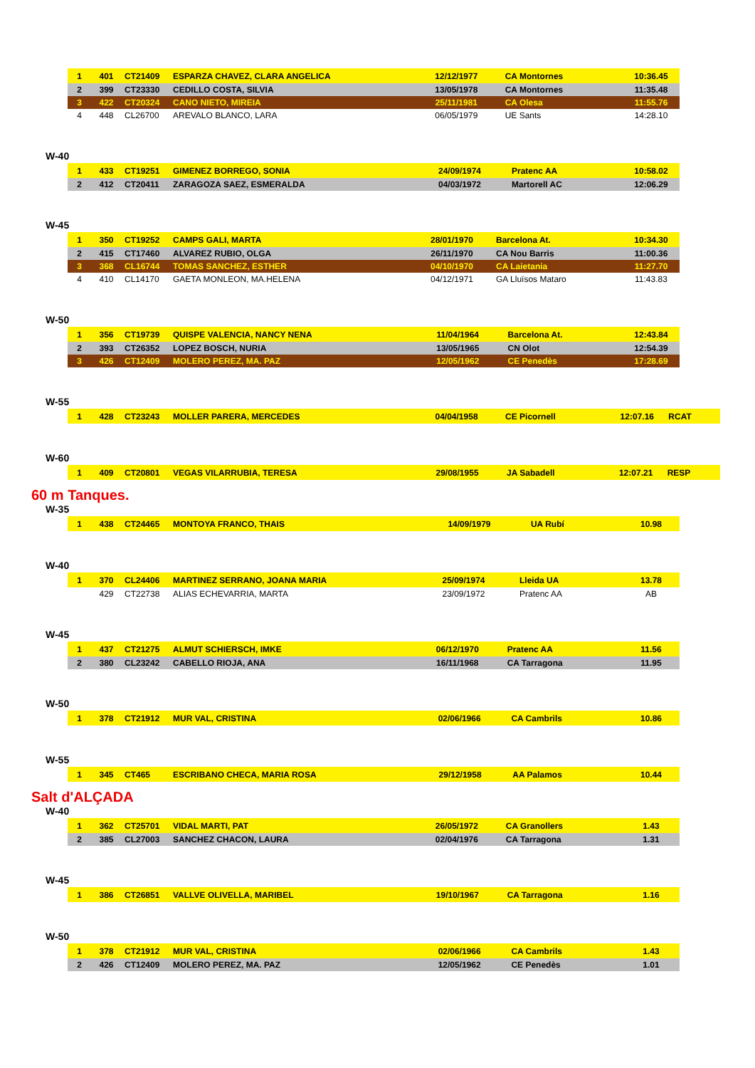| 1 | 401 | CT21409 | ESPARZA CHAVEZ, CLARA ANGELICA | 12/12/1977 | CA Montornes | 10:36.45 |
| 2 | 399 | CT23330 | CEDILLO COSTA, SILVIA | 13/05/1978 | CA Montornes | 11:35.48 |
| 3 | 422 | CT20324 | CANO NIETO, MIREIA | 25/11/1981 | CA Olesa | 11:55.76 |
| 4 | 448 | CL26700 | AREVALO BLANCO, LARA | 06/05/1979 | UE Sants | 14:28.10 |
W-40
| 1 | 433 | CT19251 | GIMENEZ BORREGO, SONIA | 24/09/1974 | Pratenc AA | 10:58.02 |
| 2 | 412 | CT20411 | ZARAGOZA SAEZ, ESMERALDA | 04/03/1972 | Martorell AC | 12:06.29 |
W-45
| 1 | 350 | CT19252 | CAMPS GALI, MARTA | 28/01/1970 | Barcelona At. | 10:34.30 |
| 2 | 415 | CT17460 | ALVAREZ RUBIO, OLGA | 26/11/1970 | CA Nou Barris | 11:00.36 |
| 3 | 368 | CL16744 | TOMAS SANCHEZ, ESTHER | 04/10/1970 | CA Laietania | 11:27.70 |
| 4 | 410 | CL14170 | GAETA MONLEON, MA.HELENA | 04/12/1971 | GA Lluïsos Mataro | 11:43.83 |
W-50
| 1 | 356 | CT19739 | QUISPE VALENCIA, NANCY NENA | 11/04/1964 | Barcelona At. | 12:43.84 |
| 2 | 393 | CT26352 | LOPEZ BOSCH, NURIA | 13/05/1965 | CN Olot | 12:54.39 |
| 3 | 426 | CT12409 | MOLERO PEREZ, MA. PAZ | 12/05/1962 | CE Penedès | 17:28.69 |
W-55
| 1 | 428 | CT23243 | MOLLER PARERA, MERCEDES | 04/04/1958 | CE Picornell | 12:07.16 | RCAT |
W-60
| 1 | 409 | CT20801 | VEGAS VILARRUBIA, TERESA | 29/08/1955 | JA Sabadell | 12:07.21 | RESP |
60 m Tanques.
W-35
| 1 | 438 | CT24465 | MONTOYA FRANCO, THAIS | 14/09/1979 | UA Rubí | 10.98 |
W-40
| 1 | 370 | CL24406 | MARTINEZ SERRANO, JOANA MARIA | 25/09/1974 | Lleida UA | 13.78 |
| | 429 | CT22738 | ALIAS ECHEVARRIA, MARTA | 23/09/1972 | Pratenc AA | AB |
W-45
| 1 | 437 | CT21275 | ALMUT SCHIERSCH, IMKE | 06/12/1970 | Pratenc AA | 11.56 |
| 2 | 380 | CL23242 | CABELLO RIOJA, ANA | 16/11/1968 | CA Tarragona | 11.95 |
W-50
| 1 | 378 | CT21912 | MUR VAL, CRISTINA | 02/06/1966 | CA Cambrils | 10.86 |
W-55
| 1 | 345 | CT465 | ESCRIBANO CHECA, MARIA ROSA | 29/12/1958 | AA Palamos | 10.44 |
Salt d'ALÇADA
W-40
| 1 | 362 | CT25701 | VIDAL MARTI, PAT | 26/05/1972 | CA Granollers | 1.43 |
| 2 | 385 | CL27003 | SANCHEZ CHACON, LAURA | 02/04/1976 | CA Tarragona | 1.31 |
W-45
| 1 | 386 | CT26851 | VALLVE OLIVELLA, MARIBEL | 19/10/1967 | CA Tarragona | 1.16 |
W-50
| 1 | 378 | CT21912 | MUR VAL, CRISTINA | 02/06/1966 | CA Cambrils | 1.43 |
| 2 | 426 | CT12409 | MOLERO PEREZ, MA. PAZ | 12/05/1962 | CE Penedès | 1.01 |